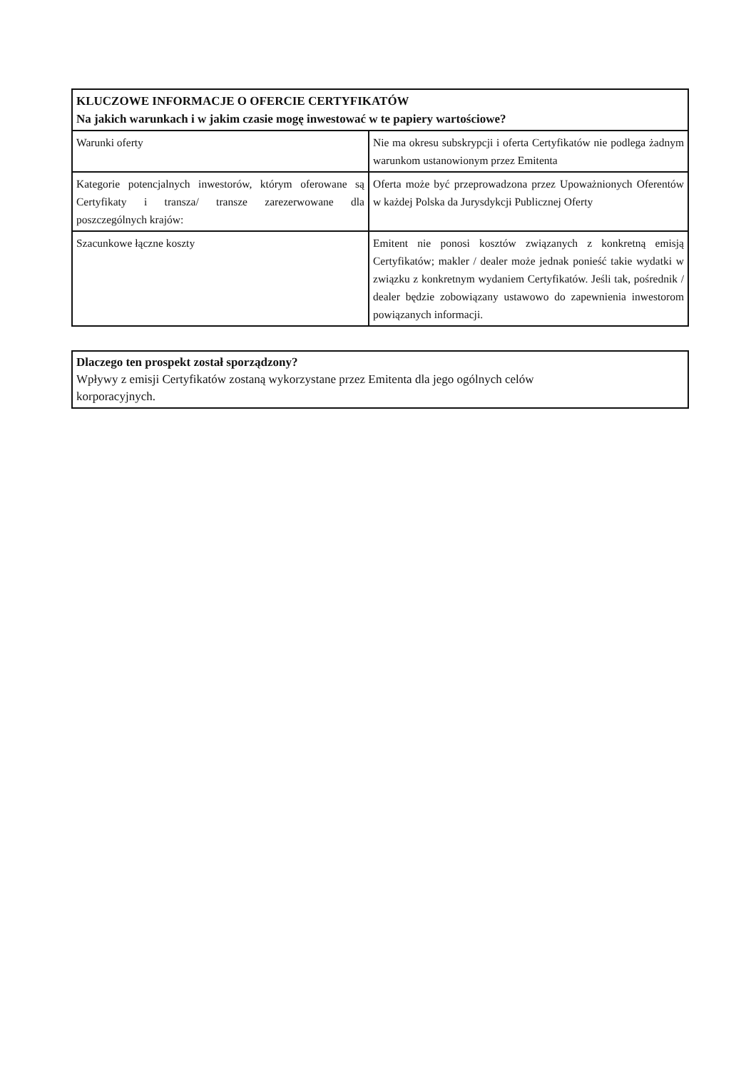| KLUCZOWE INFORMACJE O OFERCIE CERTYFIKATÓW Na jakich warunkach i w jakim czasie mogę inwestować w te papiery wartościowe? | |
| --- | --- |
| Warunki oferty | Nie ma okresu subskrypcji i oferta Certyfikatów nie podlega żadnym warunkom ustanowionym przez Emitenta |
| Kategorie potencjalnych inwestorów, którym oferowane są Certyfikaty i transza/ transze zarezerwowane dla poszczególnych krajów: | Oferta może być przeprowadzona przez Upoważnionych Oferentów w każdej Polska da Jurysdykcji Publicznej Oferty |
| Szacunkowe łączne koszty | Emitent nie ponosi kosztów związanych z konkretną emisją Certyfikatów; makler / dealer może jednak ponieść takie wydatki w związku z konkretnym wydaniem Certyfikatów. Jeśli tak, pośrednik / dealer będzie zobowiązany ustawowo do zapewnienia inwestorom powiązanych informacji. |
| Dlaczego ten prospekt został sporządzony? Wpływy z emisji Certyfikatów zostaną wykorzystane przez Emitenta dla jego ogólnych celów korporacyjnych. |